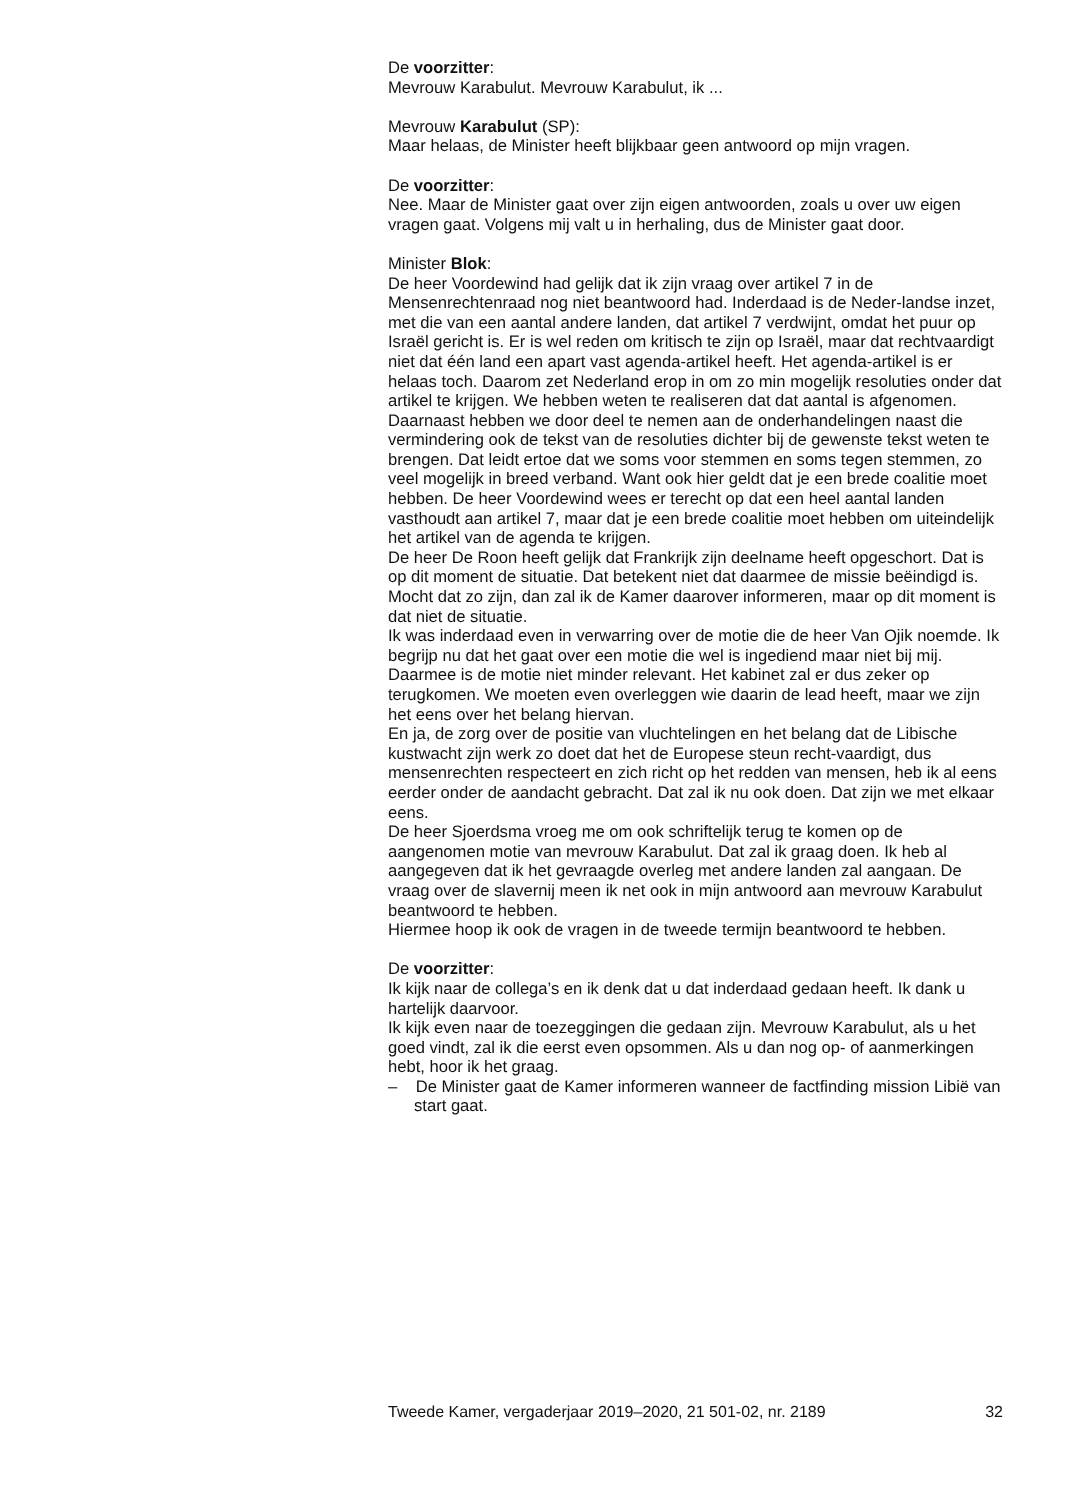De voorzitter:
Mevrouw Karabulut. Mevrouw Karabulut, ik ...
Mevrouw Karabulut (SP):
Maar helaas, de Minister heeft blijkbaar geen antwoord op mijn vragen.
De voorzitter:
Nee. Maar de Minister gaat over zijn eigen antwoorden, zoals u over uw eigen vragen gaat. Volgens mij valt u in herhaling, dus de Minister gaat door.
Minister Blok:
De heer Voordewind had gelijk dat ik zijn vraag over artikel 7 in de Mensenrechtenraad nog niet beantwoord had. Inderdaad is de Neder-landse inzet, met die van een aantal andere landen, dat artikel 7 verdwijnt, omdat het puur op Israël gericht is. Er is wel reden om kritisch te zijn op Israël, maar dat rechtvaardigt niet dat één land een apart vast agenda-artikel heeft. Het agenda-artikel is er helaas toch. Daarom zet Nederland erop in om zo min mogelijk resoluties onder dat artikel te krijgen. We hebben weten te realiseren dat dat aantal is afgenomen. Daarnaast hebben we door deel te nemen aan de onderhandelingen naast die vermindering ook de tekst van de resoluties dichter bij de gewenste tekst weten te brengen. Dat leidt ertoe dat we soms voor stemmen en soms tegen stemmen, zo veel mogelijk in breed verband. Want ook hier geldt dat je een brede coalitie moet hebben. De heer Voordewind wees er terecht op dat een heel aantal landen vasthoudt aan artikel 7, maar dat je een brede coalitie moet hebben om uiteindelijk het artikel van de agenda te krijgen.
De heer De Roon heeft gelijk dat Frankrijk zijn deelname heeft opgeschort. Dat is op dit moment de situatie. Dat betekent niet dat daarmee de missie beëindigd is. Mocht dat zo zijn, dan zal ik de Kamer daarover informeren, maar op dit moment is dat niet de situatie.
Ik was inderdaad even in verwarring over de motie die de heer Van Ojik noemde. Ik begrijp nu dat het gaat over een motie die wel is ingediend maar niet bij mij. Daarmee is de motie niet minder relevant. Het kabinet zal er dus zeker op terugkomen. We moeten even overleggen wie daarin de lead heeft, maar we zijn het eens over het belang hiervan.
En ja, de zorg over de positie van vluchtelingen en het belang dat de Libische kustwacht zijn werk zo doet dat het de Europese steun recht-vaardigt, dus mensenrechten respecteert en zich richt op het redden van mensen, heb ik al eens eerder onder de aandacht gebracht. Dat zal ik nu ook doen. Dat zijn we met elkaar eens.
De heer Sjoerdsma vroeg me om ook schriftelijk terug te komen op de aangenomen motie van mevrouw Karabulut. Dat zal ik graag doen. Ik heb al aangegeven dat ik het gevraagde overleg met andere landen zal aangaan. De vraag over de slavernij meen ik net ook in mijn antwoord aan mevrouw Karabulut beantwoord te hebben.
Hiermee hoop ik ook de vragen in de tweede termijn beantwoord te hebben.
De voorzitter:
Ik kijk naar de collega’s en ik denk dat u dat inderdaad gedaan heeft. Ik dank u hartelijk daarvoor.
Ik kijk even naar de toezeggingen die gedaan zijn. Mevrouw Karabulut, als u het goed vindt, zal ik die eerst even opsommen. Als u dan nog op- of aanmerkingen hebt, hoor ik het graag.
– De Minister gaat de Kamer informeren wanneer de factfinding mission Libië van start gaat.
Tweede Kamer, vergaderjaar 2019–2020, 21 501-02, nr. 2189 32